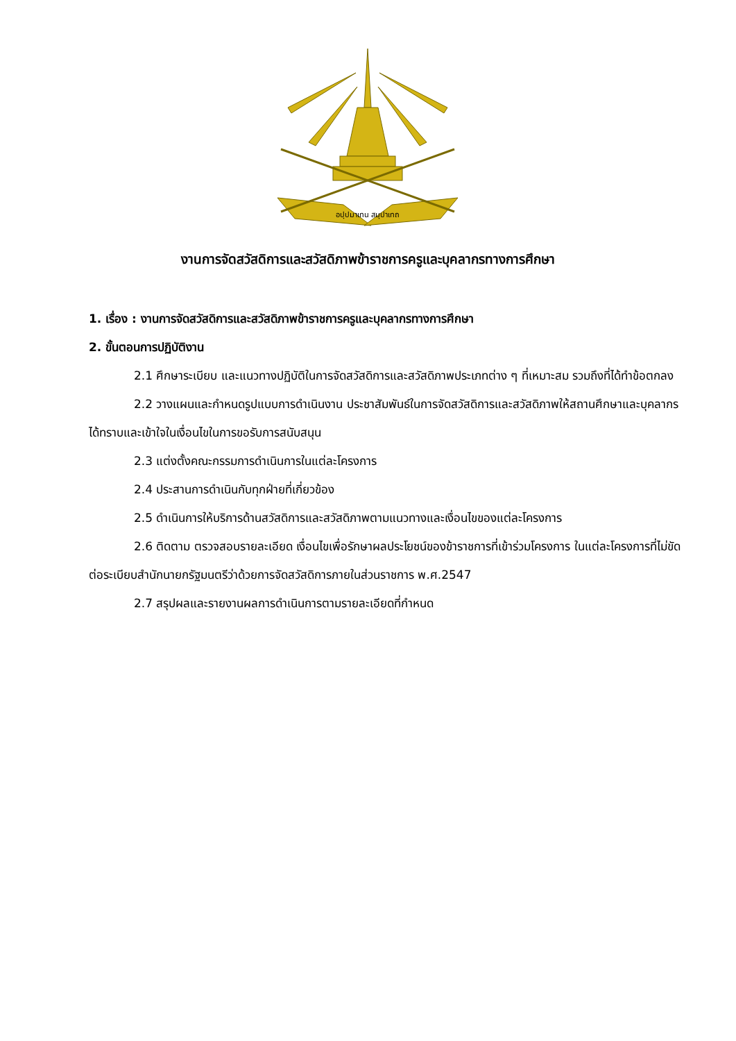อปฺปมาเทน สมฺปาเทถ
งานการจัดสวัสดิการและสวัสดิภาพข้าราชการครูและบุคลากรทางการศึกษา
1. เรื่อง : งานการจัดสวัสดิการและสวัสดิภาพข้าราชการครูและบุคลากรทางการศึกษา
2. ขั้นตอนการปฏิบัติงาน
2.1 ศึกษาระเบียบ และแนวทางปฏิบัติในการจัดสวัสดิการและสวัสดิภาพประเภทต่าง ๆ ที่เหมาะสม รวมถึงที่ได้ทำข้อตกลง
2.2 วางแผนและกำหนดรูปแบบการดำเนินงาน ประชาสัมพันธ์ในการจัดสวัสดิการและสวัสดิภาพให้สถานศึกษาและบุคลากรได้ทราบและเข้าใจในเงื่อนไขในการขอรับการสนับสนุน
2.3 แต่งตั้งคณะกรรมการดำเนินการในแต่ละโครงการ
2.4 ประสานการดำเนินกับทุกฝ่ายที่เกี่ยวข้อง
2.5 ดำเนินการให้บริการด้านสวัสดิการและสวัสดิภาพตามแนวทางและเงื่อนไขของแต่ละโครงการ
2.6 ติดตาม ตรวจสอบรายละเอียด เงื่อนไขเพื่อรักษาผลประโยชน์ของข้าราชการที่เข้าร่วมโครงการ ในแต่ละโครงการที่ไม่ขัดต่อระเบียบสำนักนายกรัฐมนตรีว่าด้วยการจัดสวัสดิการภายในส่วนราชการ พ.ศ.2547
2.7 สรุปผลและรายงานผลการดำเนินการตามรายละเอียดที่กำหนด